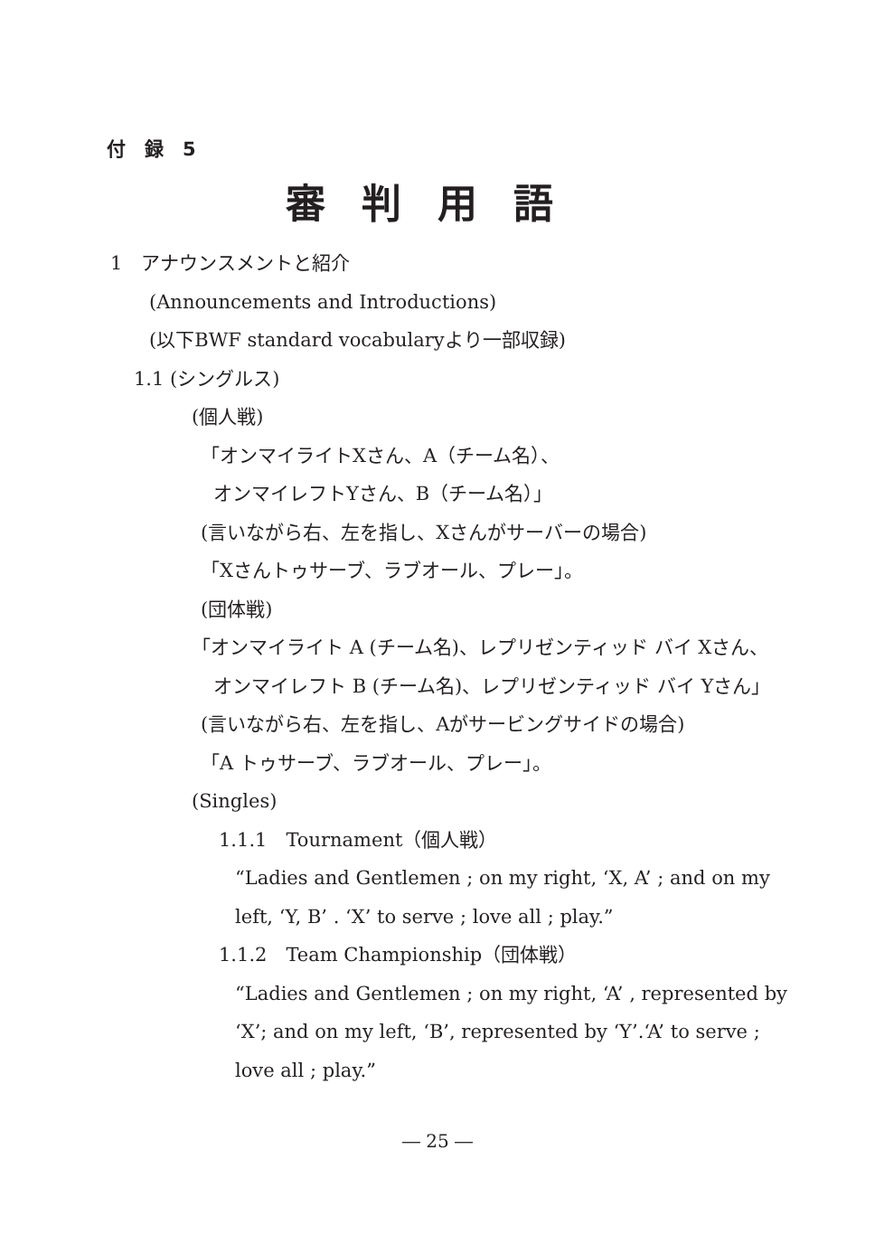付　録　5
審判用語
1　アナウンスメントと紹介
(Announcements and Introductions)
(以下BWF standard vocabularyより一部収録)
1.1 (シングルス)
(個人戦)
「オンマイライトXさん、A（チーム名）、
オンマイレフトYさん、B（チーム名）」
(言いながら右、左を指し、Xさんがサーバーの場合)
「Xさんトゥサーブ、ラブオール、プレー」。
(団体戦)
「オンマイライト A (チーム名)、レプリゼンティッド バイ Xさん、
オンマイレフト B (チーム名)、レプリゼンティッド バイ Yさん」
(言いながら右、左を指し、Aがサービングサイドの場合)
「A トゥサーブ、ラブオール、プレー」。
(Singles)
1.1.1　Tournament（個人戦）
“Ladies and Gentlemen ; on my right, ‘X, A’ ; and on my
left, ‘Y, B’ . ‘X’ to serve ; love all ; play.”
1.1.2　Team Championship（団体戦）
“Ladies and Gentlemen ; on my right, ‘A’ , represented by
‘X’; and on my left, ‘B’, represented by ‘Y’.‘A’ to serve ;
love all ; play.”
― 25 ―